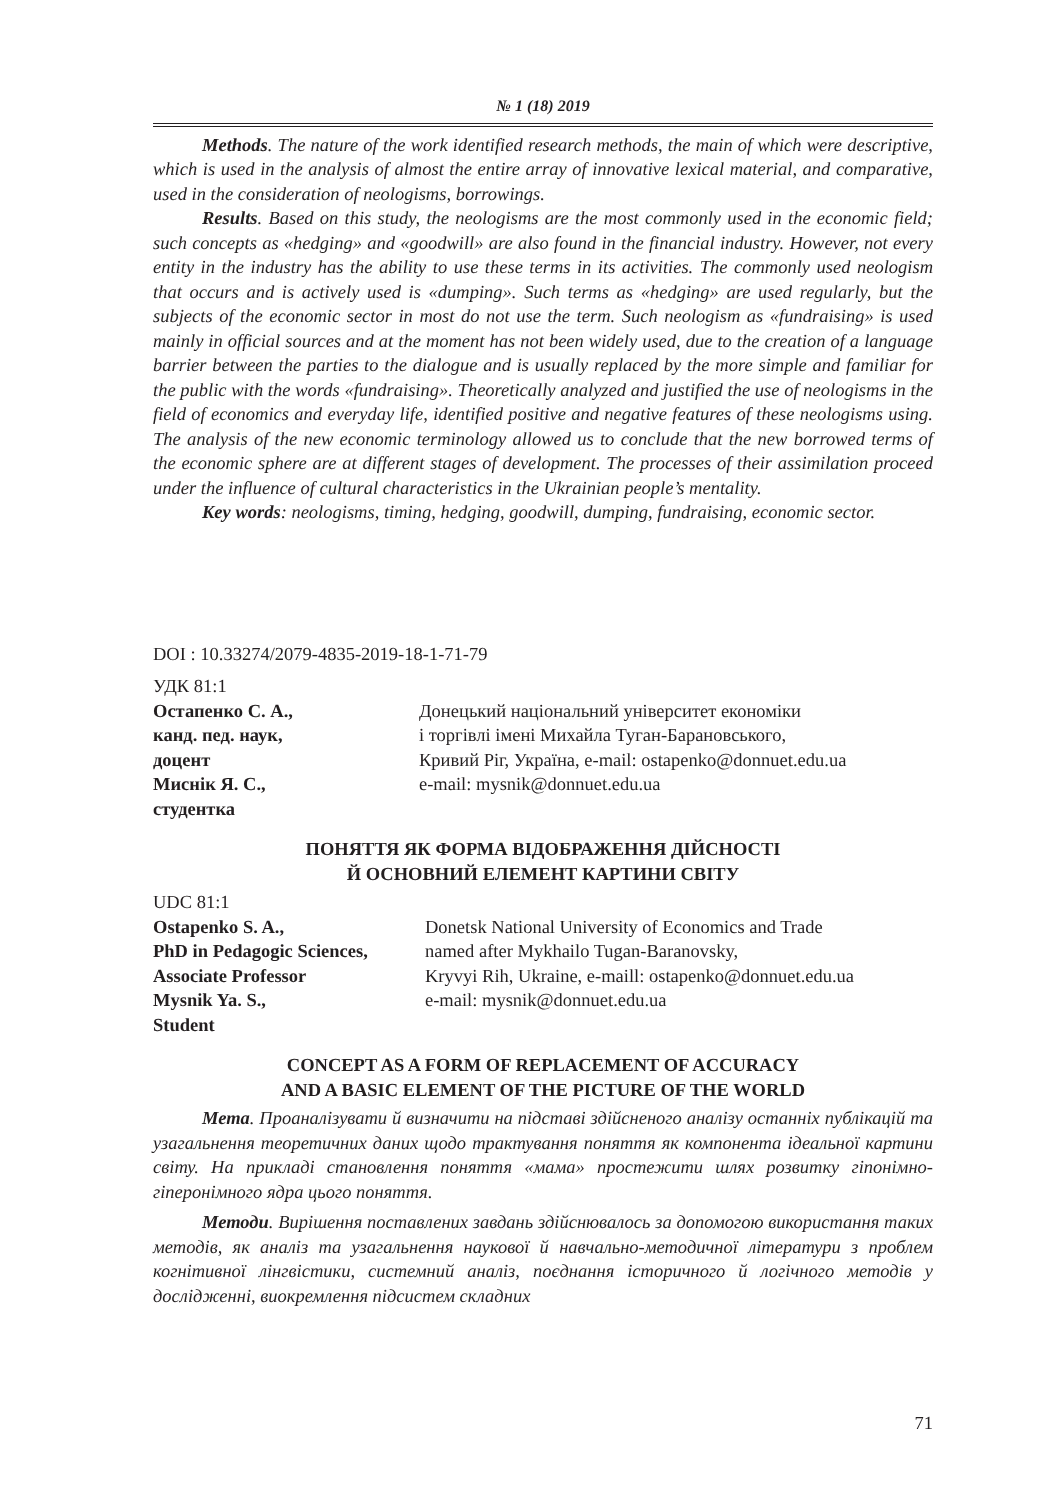№ 1 (18) 2019
Methods. The nature of the work identified research methods, the main of which were descriptive, which is used in the analysis of almost the entire array of innovative lexical material, and comparative, used in the consideration of neologisms, borrowings.
Results. Based on this study, the neologisms are the most commonly used in the economic field; such concepts as «hedging» and «goodwill» are also found in the financial industry. However, not every entity in the industry has the ability to use these terms in its activities. The commonly used neologism that occurs and is actively used is «dumping». Such terms as «hedging» are used regularly, but the subjects of the economic sector in most do not use the term. Such neologism as «fundraising» is used mainly in official sources and at the moment has not been widely used, due to the creation of a language barrier between the parties to the dialogue and is usually replaced by the more simple and familiar for the public with the words «fundraising». Theoretically analyzed and justified the use of neologisms in the field of economics and everyday life, identified positive and negative features of these neologisms using. The analysis of the new economic terminology allowed us to conclude that the new borrowed terms of the economic sphere are at different stages of development. The processes of their assimilation proceed under the influence of cultural characteristics in the Ukrainian people’s mentality.
Key words: neologisms, timing, hedging, goodwill, dumping, fundraising, economic sector.
DOI : 10.33274/2079-4835-2019-18-1-71-79
УДК 81:1
Остапенко С. А.,
канд. пед. наук,
доцент
Миснік Я. С.,
студентка
Донецький національний університет економіки
і торгівлі імені Михайла Туган-Барановського,
Кривий Ріг, Україна, e-mail: ostapenko@donnuet.edu.ua
e-mail: mysnik@donnuet.edu.ua
ПОНЯТТЯ ЯК ФОРМА ВІДОБРАЖЕННЯ ДІЙСНОСТІ
Й ОСНОВНИЙ ЕЛЕМЕНТ КАРТИНИ СВІТУ
UDC 81:1
Ostapenko S. A.,
PhD in Pedagogic Sciences,
Associate Professor
Mysnik Ya. S.,
Student
Donetsk National University of Economics and Trade
named after Mykhailo Tugan-Baranovsky,
Kryvyi Rih, Ukraine, e-maill: ostapenko@donnuet.edu.ua
e-mail: mysnik@donnuet.edu.ua
CONCEPT AS A FORM OF REPLACEMENT OF ACCURACY
AND A BASIC ELEMENT OF THE PICTURE OF THE WORLD
Мета. Проаналізувати й визначити на підставі здійсненого аналізу останніх публікацій та узагальнення теоретичних даних щодо трактування поняття як компонента ідеальної картини світу. На прикладі становлення поняття «мама» простежити шлях розвитку гіпонімно-гіперонімного ядра цього поняття.
Методи. Вирішення поставлених завдань здійснювалось за допомогою використання таких методів, як аналіз та узагальнення наукової й навчально-методичної літератури з проблем когнітивної лінгвістики, системний аналіз, поєднання історичного й логічного методів у дослідженні, виокремлення підсистем складних
71